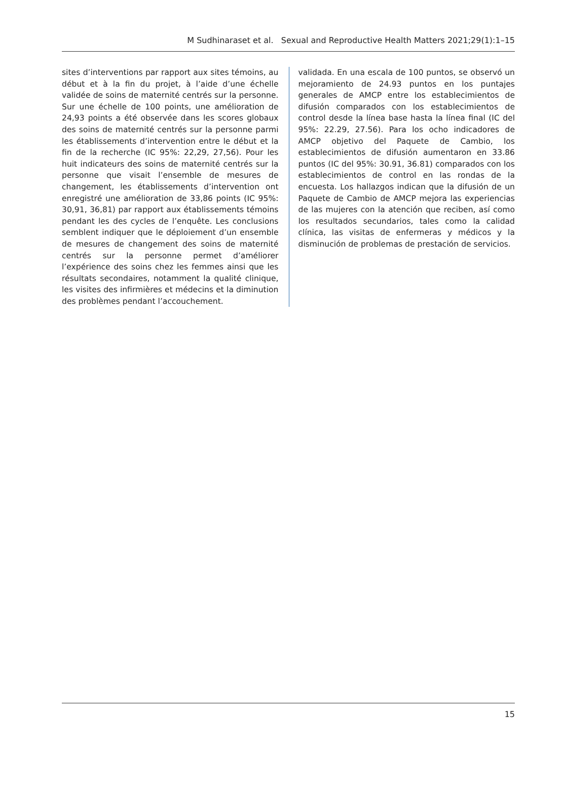M Sudhinaraset et al. Sexual and Reproductive Health Matters 2021;29(1):1–15
sites d’interventions par rapport aux sites témoins, au début et à la fin du projet, à l’aide d’une échelle validée de soins de maternité centrés sur la personne. Sur une échelle de 100 points, une amélioration de 24,93 points a été observée dans les scores globaux des soins de maternité centrés sur la personne parmi les établissements d’intervention entre le début et la fin de la recherche (IC 95%: 22,29, 27,56). Pour les huit indicateurs des soins de maternité centrés sur la personne que visait l’ensemble de mesures de changement, les établissements d’intervention ont enregistré une amélioration de 33,86 points (IC 95%: 30,91, 36,81) par rapport aux établissements témoins pendant les des cycles de l’enquête. Les conclusions semblent indiquer que le déploiement d’un ensemble de mesures de changement des soins de maternité centrés sur la personne permet d’améliorer l’expérience des soins chez les femmes ainsi que les résultats secondaires, notamment la qualité clinique, les visites des infirmières et médecins et la diminution des problèmes pendant l’accouchement.
validada. En una escala de 100 puntos, se observó un mejoramiento de 24.93 puntos en los puntajes generales de AMCP entre los establecimientos de difusión comparados con los establecimientos de control desde la línea base hasta la línea final (IC del 95%: 22.29, 27.56). Para los ocho indicadores de AMCP objetivo del Paquete de Cambio, los establecimientos de difusión aumentaron en 33.86 puntos (IC del 95%: 30.91, 36.81) comparados con los establecimientos de control en las rondas de la encuesta. Los hallazgos indican que la difusión de un Paquete de Cambio de AMCP mejora las experiencias de las mujeres con la atención que reciben, así como los resultados secundarios, tales como la calidad clínica, las visitas de enfermeras y médicos y la disminución de problemas de prestación de servicios.
15